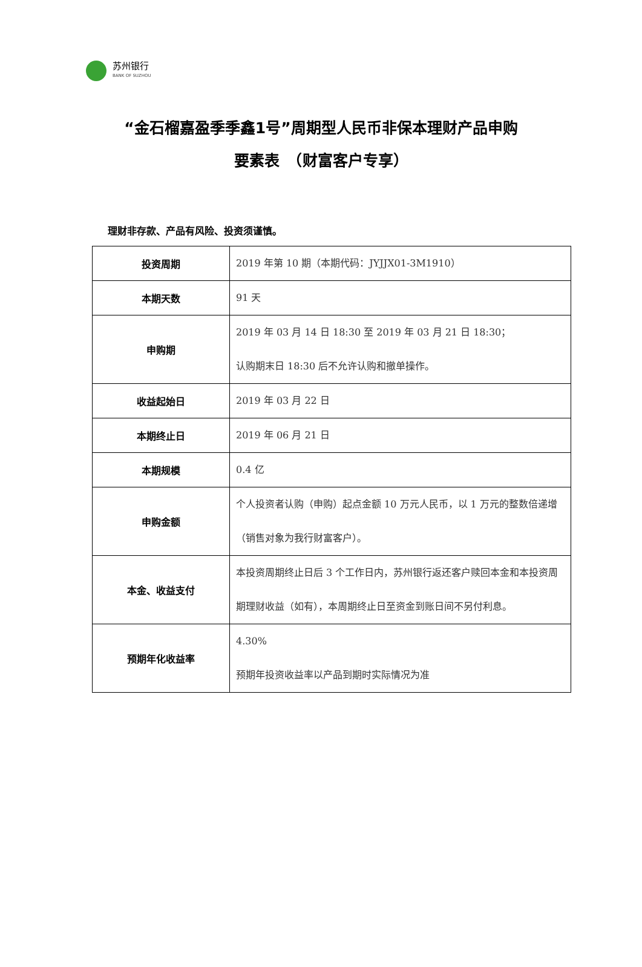苏州银行
BANK OF SUZHOU
“金石榴嘉盈季季鑫1号”周期型人民币非保本理财产品申购
要素表　（财富客户专享）
理财非存款、产品有风险、投资须谨慎。
| 投资周期 | 2019 年第 10 期（本期代码：JYJJX01-3M1910） |
| 本期天数 | 91 天 |
| 申购期 | 2019 年 03 月 14 日 18:30 至 2019 年 03 月 21 日 18:30； 认购期末日 18:30 后不允许认购和撤单操作。 |
| 收益起始日 | 2019 年 03 月 22 日 |
| 本期终止日 | 2019 年 06 月 21 日 |
| 本期规模 | 0.4 亿 |
| 申购金额 | 个人投资者认购（申购）起点金额 10 万元人民币，以 1 万元的整数倍递增（销售对象为我行财富客户）。 |
| 本金、收益支付 | 本投资周期终止日后 3 个工作日内，苏州银行返还客户赎回本金和本投资周期理财收益（如有），本周期终止日至资金到账日间不另付利息。 |
| 预期年化收益率 | 4.30% 预期年投资收益率以产品到期时实际情况为准 |